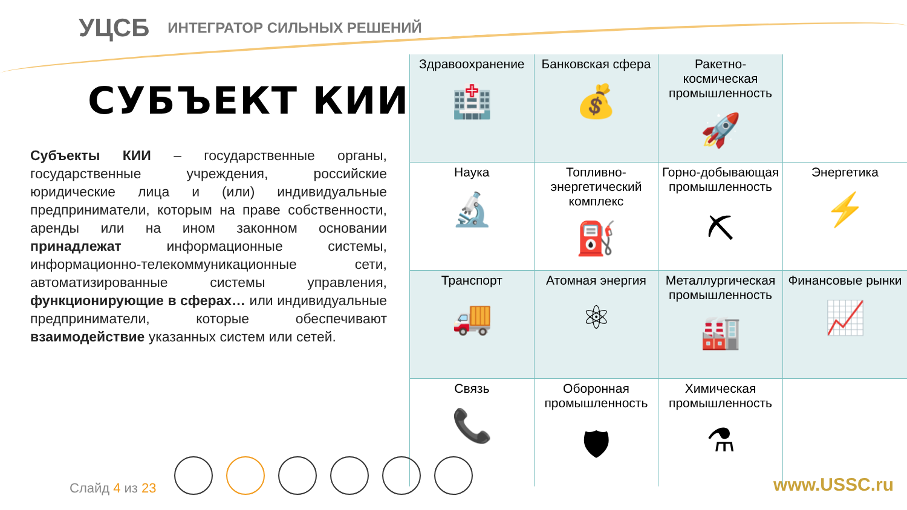УЦСБ ИНТЕГРАТОР СИЛЬНЫХ РЕШЕНИЙ
СУБЪЕКТ КИИ?
Субъекты КИИ – государственные органы, государственные учреждения, российские юридические лица и (или) индивидуальные предприниматели, которым на праве собственности, аренды или на ином законном основании принадлежат информационные системы, информационно-телекоммуникационные сети, автоматизированные системы управления, функционирующие в сферах… или индивидуальные предприниматели, которые обеспечивают взаимодействие указанных систем или сетей.
| Здравоохранение 🏥 | Банковская сфера 💰 | Ракетно-космическая промышленность 🚀 | |
| Наука 🔬 | Топливно-энергетический комплекс ⛽ | Горно-добывающая промышленность ⛏ | Энергетика ⚡ |
| Транспорт 🚚 | Атомная энергия ⚛ | Металлургическая промышленность 🏭 | Финансовые рынки 📈 |
| Связь 📞 | Оборонная промышленность 🛡 | Химическая промышленность ⚗ | |
Слайд 4 из 23 www.USSC.ru